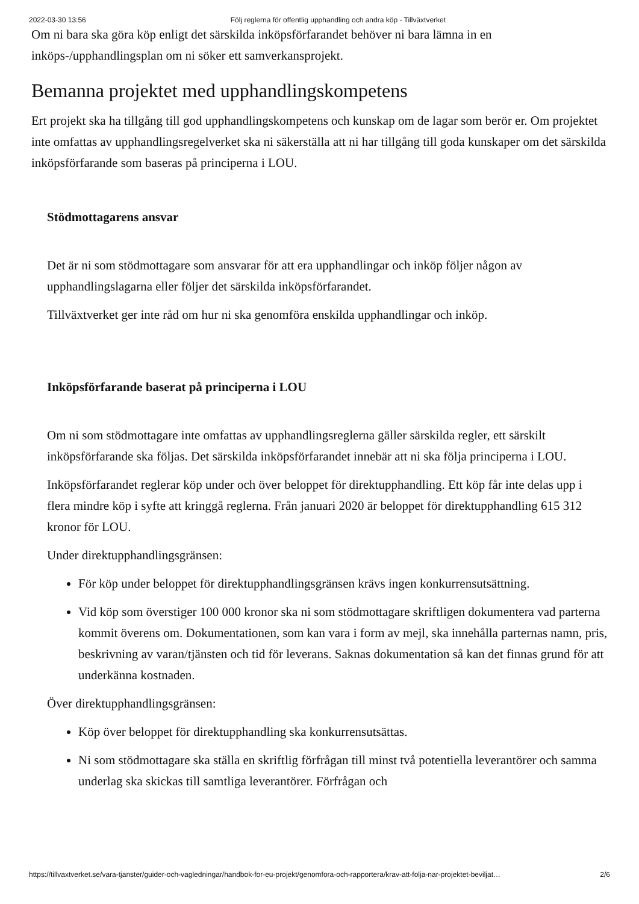2022-03-30 13:56 Följ reglerna för offentlig upphandling och andra köp - Tillväxtverket
Om ni bara ska göra köp enligt det särskilda inköpsförfarandet behöver ni bara lämna in en inköps-/upphandlingsplan om ni söker ett samverkansprojekt.
Bemanna projektet med upphandlingskompetens
Ert projekt ska ha tillgång till god upphandlingskompetens och kunskap om de lagar som berör er. Om projektet inte omfattas av upphandlingsregelverket ska ni säkerställa att ni har tillgång till goda kunskaper om det särskilda inköpsförfarande som baseras på principerna i LOU.
Stödmottagarens ansvar
Det är ni som stödmottagare som ansvarar för att era upphandlingar och inköp följer någon av upphandlingslagarna eller följer det särskilda inköpsförfarandet.
Tillväxtverket ger inte råd om hur ni ska genomföra enskilda upphandlingar och inköp.
Inköpsförfarande baserat på principerna i LOU
Om ni som stödmottagare inte omfattas av upphandlingsreglerna gäller särskilda regler, ett särskilt inköpsförfarande ska följas. Det särskilda inköpsförfarandet innebär att ni ska följa principerna i LOU.
Inköpsförfarandet reglerar köp under och över beloppet för direktupphandling. Ett köp får inte delas upp i flera mindre köp i syfte att kringgå reglerna. Från januari 2020 är beloppet för direktupphandling 615 312 kronor för LOU.
Under direktupphandlingsgränsen:
För köp under beloppet för direktupphandlingsgränsen krävs ingen konkurrensutsättning.
Vid köp som överstiger 100 000 kronor ska ni som stödmottagare skriftligen dokumentera vad parterna kommit överens om. Dokumentationen, som kan vara i form av mejl, ska innehålla parternas namn, pris, beskrivning av varan/tjänsten och tid för leverans. Saknas dokumentation så kan det finnas grund för att underkänna kostnaden.
Över direktupphandlingsgränsen:
Köp över beloppet för direktupphandling ska konkurrensutsättas.
Ni som stödmottagare ska ställa en skriftlig förfrågan till minst två potentiella leverantörer och samma underlag ska skickas till samtliga leverantörer. Förfrågan och
https://tillvaxtverket.se/vara-tjanster/guider-och-vagledningar/handbok-for-eu-projekt/genomfora-och-rapportera/krav-att-folja-nar-projektet-beviljat… 2/6